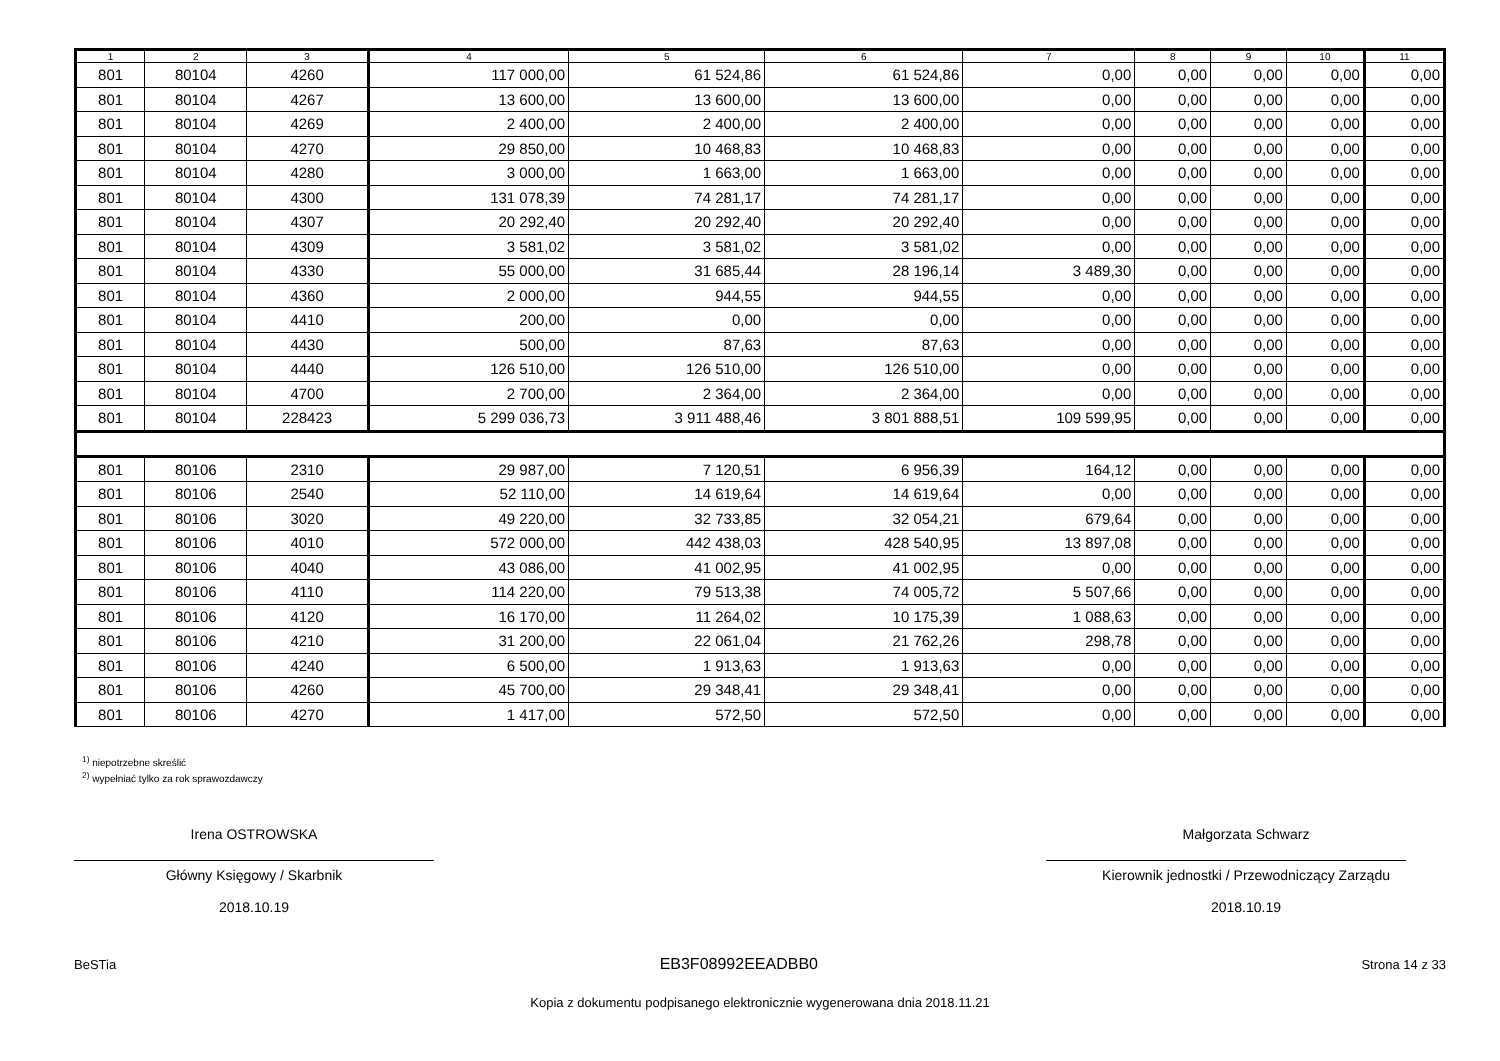| 1 | 2 | 3 | 4 | 5 | 6 | 7 | 8 | 9 | 10 | 11 |
| --- | --- | --- | --- | --- | --- | --- | --- | --- | --- | --- |
| 801 | 80104 | 4260 | 117 000,00 | 61 524,86 | 61 524,86 | 0,00 | 0,00 | 0,00 | 0,00 | 0,00 |
| 801 | 80104 | 4267 | 13 600,00 | 13 600,00 | 13 600,00 | 0,00 | 0,00 | 0,00 | 0,00 | 0,00 |
| 801 | 80104 | 4269 | 2 400,00 | 2 400,00 | 2 400,00 | 0,00 | 0,00 | 0,00 | 0,00 | 0,00 |
| 801 | 80104 | 4270 | 29 850,00 | 10 468,83 | 10 468,83 | 0,00 | 0,00 | 0,00 | 0,00 | 0,00 |
| 801 | 80104 | 4280 | 3 000,00 | 1 663,00 | 1 663,00 | 0,00 | 0,00 | 0,00 | 0,00 | 0,00 |
| 801 | 80104 | 4300 | 131 078,39 | 74 281,17 | 74 281,17 | 0,00 | 0,00 | 0,00 | 0,00 | 0,00 |
| 801 | 80104 | 4307 | 20 292,40 | 20 292,40 | 20 292,40 | 0,00 | 0,00 | 0,00 | 0,00 | 0,00 |
| 801 | 80104 | 4309 | 3 581,02 | 3 581,02 | 3 581,02 | 0,00 | 0,00 | 0,00 | 0,00 | 0,00 |
| 801 | 80104 | 4330 | 55 000,00 | 31 685,44 | 28 196,14 | 3 489,30 | 0,00 | 0,00 | 0,00 | 0,00 |
| 801 | 80104 | 4360 | 2 000,00 | 944,55 | 944,55 | 0,00 | 0,00 | 0,00 | 0,00 | 0,00 |
| 801 | 80104 | 4410 | 200,00 | 0,00 | 0,00 | 0,00 | 0,00 | 0,00 | 0,00 | 0,00 |
| 801 | 80104 | 4430 | 500,00 | 87,63 | 87,63 | 0,00 | 0,00 | 0,00 | 0,00 | 0,00 |
| 801 | 80104 | 4440 | 126 510,00 | 126 510,00 | 126 510,00 | 0,00 | 0,00 | 0,00 | 0,00 | 0,00 |
| 801 | 80104 | 4700 | 2 700,00 | 2 364,00 | 2 364,00 | 0,00 | 0,00 | 0,00 | 0,00 | 0,00 |
| 801 | 80104 | 228423 | 5 299 036,73 | 3 911 488,46 | 3 801 888,51 | 109 599,95 | 0,00 | 0,00 | 0,00 | 0,00 |
| 801 | 80106 | 2310 | 29 987,00 | 7 120,51 | 6 956,39 | 164,12 | 0,00 | 0,00 | 0,00 | 0,00 |
| 801 | 80106 | 2540 | 52 110,00 | 14 619,64 | 14 619,64 | 0,00 | 0,00 | 0,00 | 0,00 | 0,00 |
| 801 | 80106 | 3020 | 49 220,00 | 32 733,85 | 32 054,21 | 679,64 | 0,00 | 0,00 | 0,00 | 0,00 |
| 801 | 80106 | 4010 | 572 000,00 | 442 438,03 | 428 540,95 | 13 897,08 | 0,00 | 0,00 | 0,00 | 0,00 |
| 801 | 80106 | 4040 | 43 086,00 | 41 002,95 | 41 002,95 | 0,00 | 0,00 | 0,00 | 0,00 | 0,00 |
| 801 | 80106 | 4110 | 114 220,00 | 79 513,38 | 74 005,72 | 5 507,66 | 0,00 | 0,00 | 0,00 | 0,00 |
| 801 | 80106 | 4120 | 16 170,00 | 11 264,02 | 10 175,39 | 1 088,63 | 0,00 | 0,00 | 0,00 | 0,00 |
| 801 | 80106 | 4210 | 31 200,00 | 22 061,04 | 21 762,26 | 298,78 | 0,00 | 0,00 | 0,00 | 0,00 |
| 801 | 80106 | 4240 | 6 500,00 | 1 913,63 | 1 913,63 | 0,00 | 0,00 | 0,00 | 0,00 | 0,00 |
| 801 | 80106 | 4260 | 45 700,00 | 29 348,41 | 29 348,41 | 0,00 | 0,00 | 0,00 | 0,00 | 0,00 |
| 801 | 80106 | 4270 | 1 417,00 | 572,50 | 572,50 | 0,00 | 0,00 | 0,00 | 0,00 | 0,00 |
<sup>1)</sup> niepotrzebne skreślić
<sup>2)</sup> wypełniać tylko za rok sprawozdawczy
Irena OSTROWSKA
Główny Księgowy / Skarbnik
2018.10.19
Małgorzata Schwarz
Kierownik jednostki / Przewodniczący Zarządu
2018.10.19
BeSTia EB3F08992EEADBB0 Strona 14 z 33
Kopia z dokumentu podpisanego elektronicznie wygenerowana dnia 2018.11.21